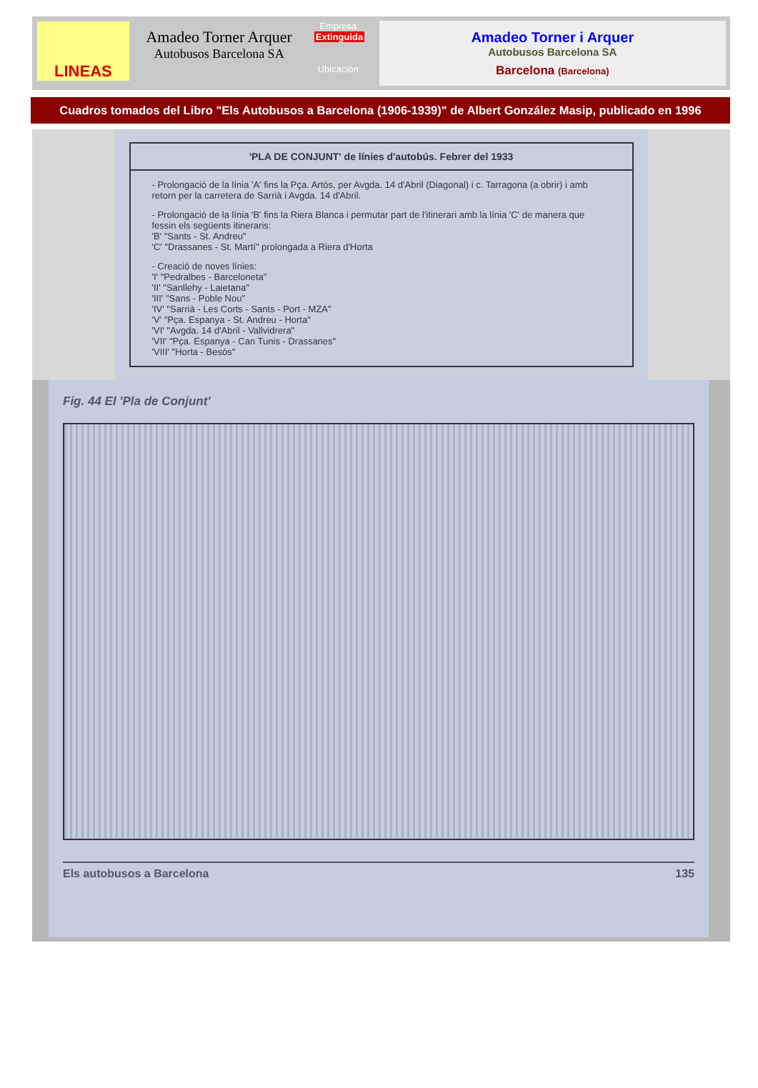LINEAS
Amadeo Torner Arquer
Autobusos Barcelona SA
Empresa:
Extinguida
Ubicación:
Amadeo Torner i Arquer
Autobusos Barcelona SA
Barcelona (Barcelona)
Cuadros tomados del Libro "Els Autobusos a Barcelona (1906-1939)" de Albert González Masip, publicado en 1996
'PLA DE CONJUNT' de línies d'autobús. Febrer del 1933
- Prolongació de la línia 'A' fins la Pça. Artós, per Avgda. 14 d'Abril (Diagonal) i c. Tarragona (a obrir) i amb retorn per la carretera de Sarrià i Avgda. 14 d'Abril.
- Prolongació de la línia 'B' fins la Riera Blanca i permutar part de l'itinerari amb la línia 'C' de manera que fessin els següents itineraris:
'B' "Sants - St. Andreu"
'C' "Drassanes - St. Martí" prolongada a Riera d'Horta
- Creació de noves línies:
'I' "Pedralbes - Barceloneta"
'II' "Sanllehy - Laietana"
'III' "Sans - Poble Nou"
'IV' "Sarrià - Les Corts - Sants - Port - MZA"
'V' "Pça. Espanya - St. Andreu - Horta"
'VI' "Avgda. 14 d'Abril - Vallvidrera"
'VII' "Pça. Espanya - Can Tunis - Drassanes"
'VIII' "Horta - Besòs"
Fig. 44 El 'Pla de Conjunt'
Els autobusos a Barcelona 135